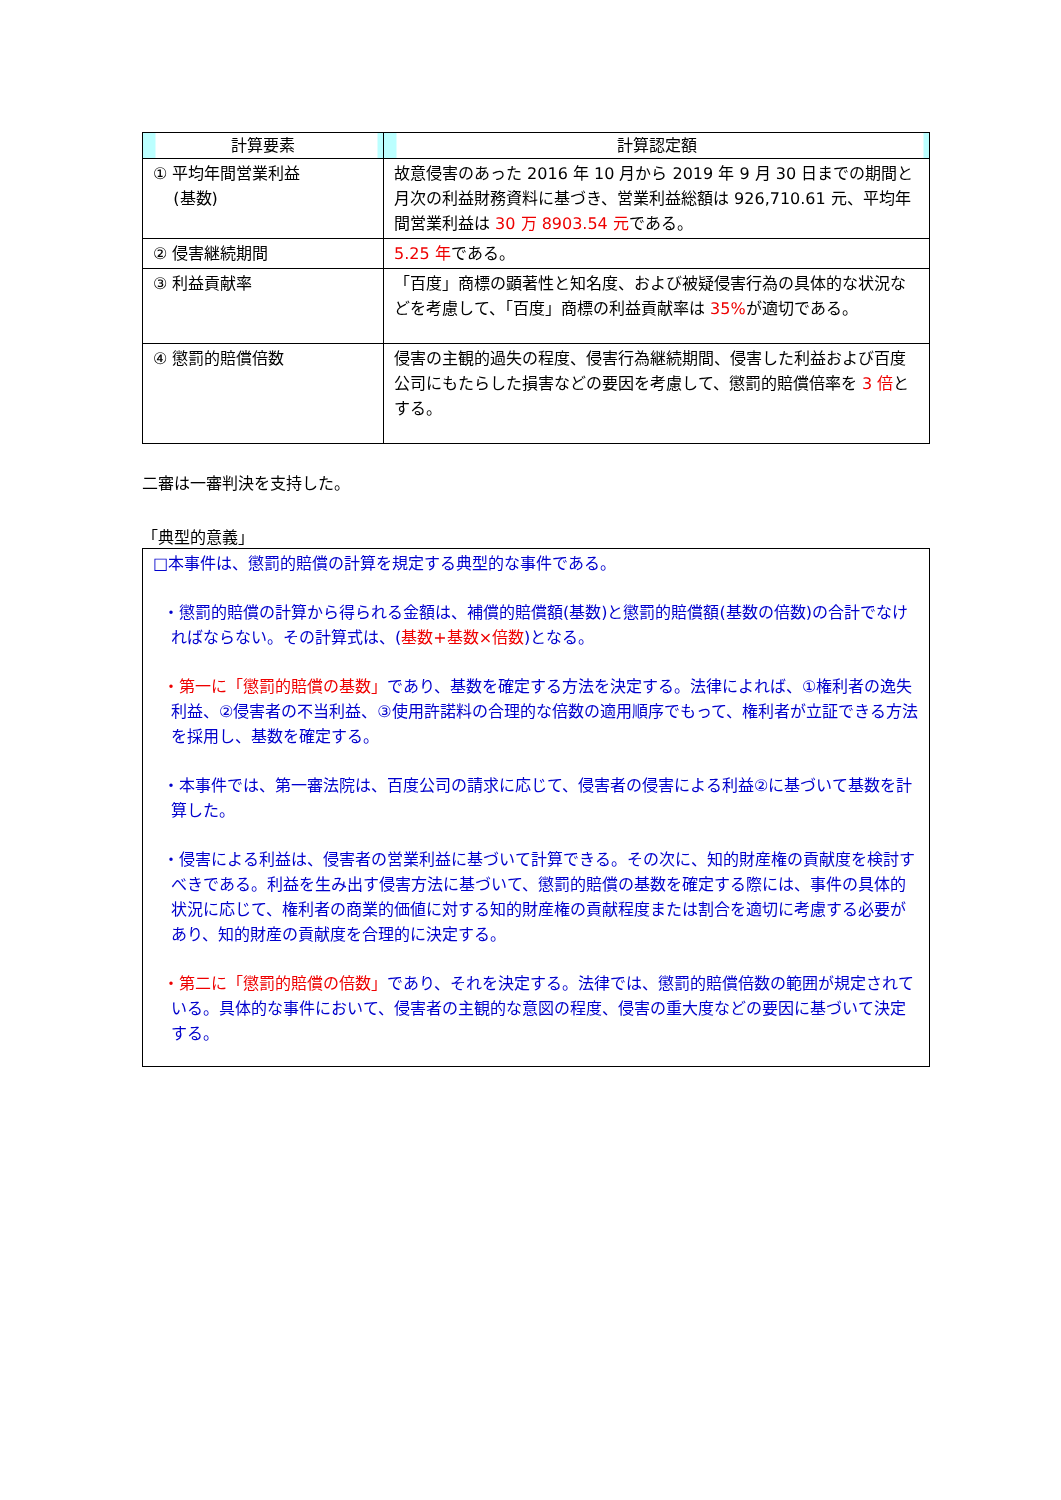| 計算要素 | 計算認定額 |
| --- | --- |
| ① 平均年間営業利益 (基数) | 故意侵害のあった 2016 年 10 月から 2019 年 9 月 30 日までの期間と月次の利益財務資料に基づき、営業利益総額は 926,710.61 元、平均年間営業利益は 30 万 8903.54 元 である。 |
| ② 侵害継続期間 | 5.25 年 である。 |
| ③ 利益貢献率 | 「百度」商標の顕著性と知名度、および被疑侵害行為の具体的な状況などを考慮して、「百度」商標の利益貢献率は 35% が適切である。 |
| ④ 懲罰的賠償倍数 | 侵害の主観的過失の程度、侵害行為継続期間、侵害した利益および百度公司にもたらした損害などの要因を考慮して、懲罰的賠償倍率を 3 倍 とする。 |
二審は一審判決を支持した。
「典型的意義」
□本事件は、懲罰的賠償の計算を規定する典型的な事件である。
・懲罰的賠償の計算から得られる金額は、補償的賠償額(基数)と懲罰的賠償額(基数の倍数)の合計でなければならない。その計算式は、(基数+基数×倍数)となる。
・第一に「懲罰的賠償の基数」であり、基数を確定する方法を決定する。法律によれば、①権利者の逸失利益、②侵害者の不当利益、③使用許諾料の合理的な倍数の適用順序でもって、権利者が立証できる方法を採用し、基数を確定する。
・本事件では、第一審法院は、百度公司の請求に応じて、侵害者の侵害による利益②に基づいて基数を計算した。
・侵害による利益は、侵害者の営業利益に基づいて計算できる。その次に、知的財産権の貢献度を検討すべきである。利益を生み出す侵害方法に基づいて、懲罰的賠償の基数を確定する際には、事件の具体的状況に応じて、権利者の商業的価値に対する知的財産権の貢献程度または割合を適切に考慮する必要があり、知的財産の貢献度を合理的に決定する。
・第二に「懲罰的賠償の倍数」であり、それを決定する。法律では、懲罰的賠償倍数の範囲が規定されている。具体的な事件において、侵害者の主観的な意図の程度、侵害の重大度などの要因に基づいて決定する。